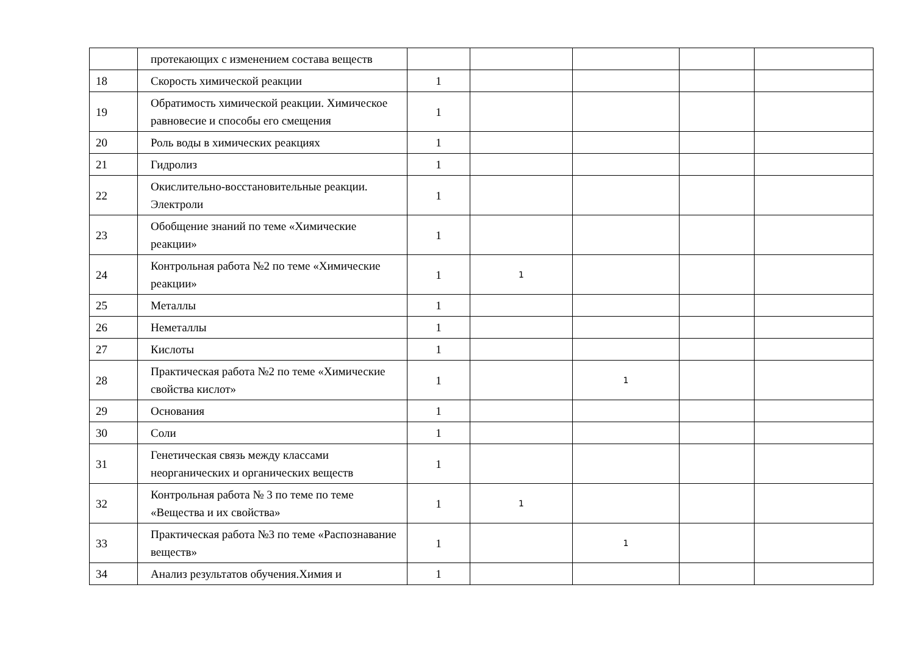| | протекающих с изменением состава веществ | | | | | |
| 18 | Скорость химической реакции | 1 | | | | |
| 19 | Обратимость химической реакции. Химическое равновесие и способы его смещения | 1 | | | | |
| 20 | Роль воды в химических реакциях | 1 | | | | |
| 21 | Гидролиз | 1 | | | | |
| 22 | Окислительно-восстановительные реакции. Электроли | 1 | | | | |
| 23 | Обобщение знаний по теме «Химические реакции» | 1 | | | | |
| 24 | Контрольная работа №2 по теме «Химические реакции» | 1 | 1 | | | |
| 25 | Металлы | 1 | | | | |
| 26 | Неметаллы | 1 | | | | |
| 27 | Кислоты | 1 | | | | |
| 28 | Практическая работа №2 по теме «Химические свойства кислот» | 1 | | 1 | | |
| 29 | Основания | 1 | | | | |
| 30 | Соли | 1 | | | | |
| 31 | Генетическая связь между классами неорганических и органических веществ | 1 | | | | |
| 32 | Контрольная работа № 3 по теме по теме «Вещества и их свойства» | 1 | 1 | | | |
| 33 | Практическая работа №3 по теме «Распознавание веществ» | 1 | | 1 | | |
| 34 | Анализ результатов обучения.Химия и | 1 | | | | |